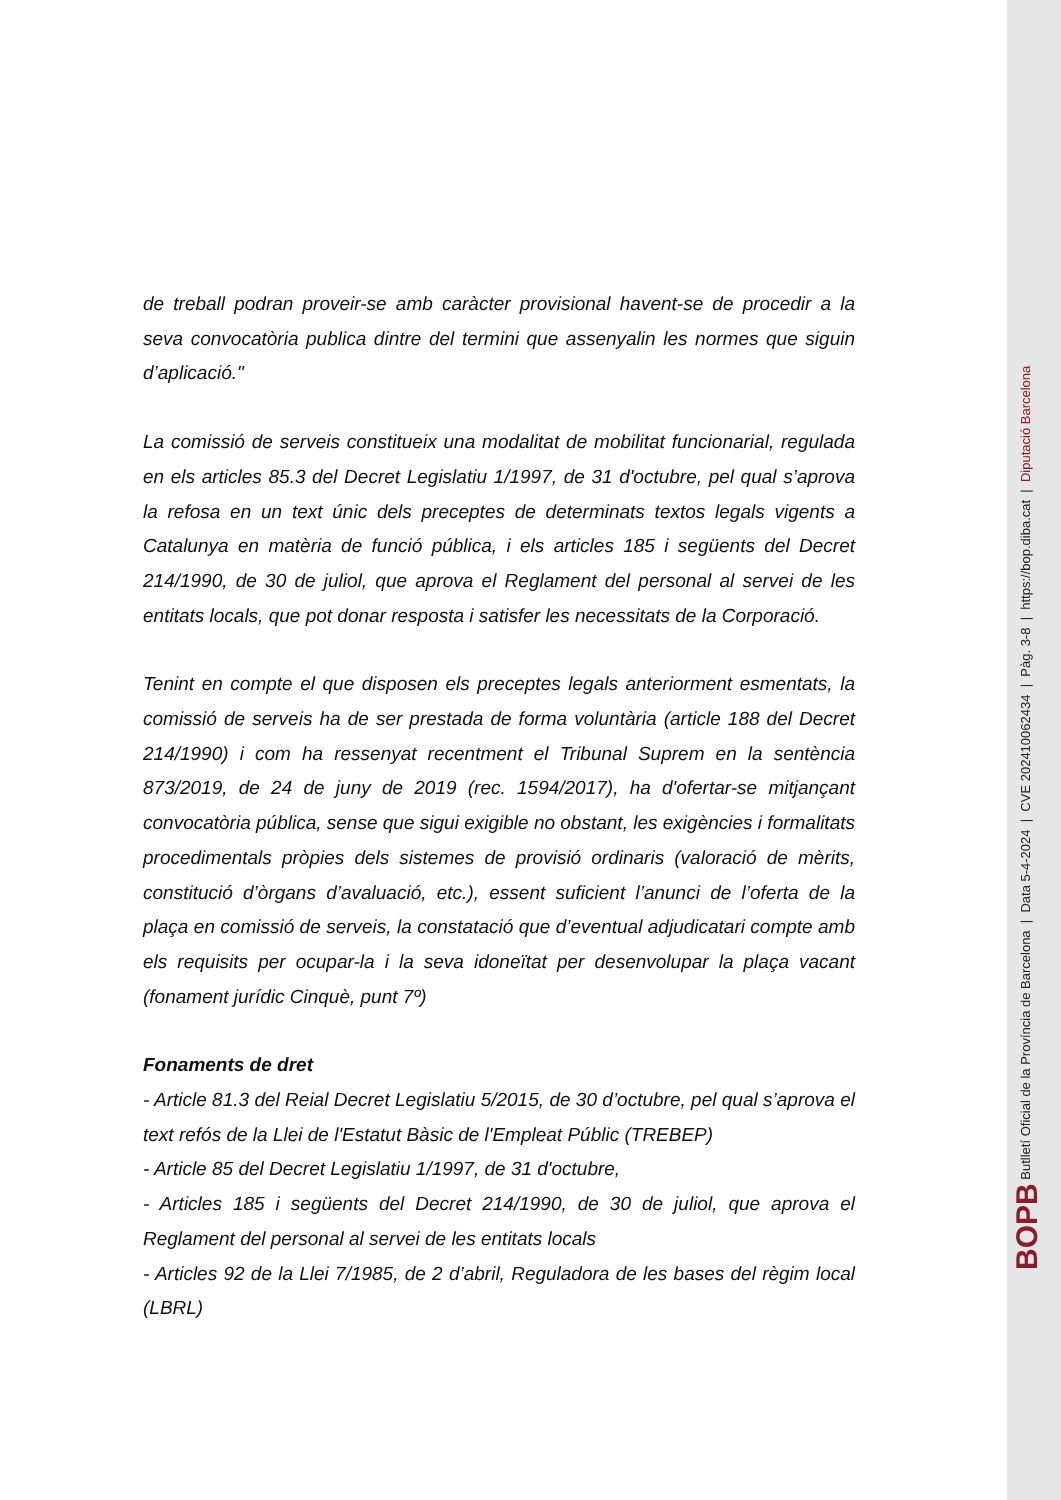de treball podran proveir-se amb caràcter provisional havent-se de procedir a la seva convocatòria publica dintre del termini que assenyalin les normes que siguin d’aplicació."
La comissió de serveis constitueix una modalitat de mobilitat funcionarial, regulada en els articles 85.3 del Decret Legislatiu 1/1997, de 31 d'octubre, pel qual s’aprova la refosa en un text únic dels preceptes de determinats textos legals vigents a Catalunya en matèria de funció pública, i els articles 185 i següents del Decret 214/1990, de 30 de juliol, que aprova el Reglament del personal al servei de les entitats locals, que pot donar resposta i satisfer les necessitats de la Corporació.
Tenint en compte el que disposen els preceptes legals anteriorment esmentats, la comissió de serveis ha de ser prestada de forma voluntària (article 188 del Decret 214/1990) i com ha ressenyat recentment el Tribunal Suprem en la sentència 873/2019, de 24 de juny de 2019 (rec. 1594/2017), ha d'ofertar-se mitjançant convocatòria pública, sense que sigui exigible no obstant, les exigències i formalitats procedimentals pròpies dels sistemes de provisió ordinaris (valoració de mèrits, constitució d’òrgans d’avaluació, etc.), essent suficient l’anunci de l’oferta de la plaça en comissió de serveis, la constatació que d’eventual adjudicatari compte amb els requisits per ocupar-la i la seva idoneïtat per desenvolupar la plaça vacant (fonament jurídic Cinquè, punt 7º)
Fonaments de dret
- Article 81.3 del Reial Decret Legislatiu 5/2015, de 30 d’octubre, pel qual s’aprova el text refós de la Llei de l'Estatut Bàsic de l'Empleat Públic (TREBEP)
- Article 85 del Decret Legislatiu 1/1997, de 31 d'octubre,
- Articles 185 i següents del Decret 214/1990, de 30 de juliol, que aprova el Reglament del personal al servei de les entitats locals
- Articles 92 de la Llei 7/1985, de 2 d’abril, Reguladora de les bases del règim local (LBRL)
BOPB Butlletí Oficial de la Província de Barcelona | Data 5-4-2024 | CVE 202410062434 | Pàg. 3-8 | https://bop.diba.cat | Diputació Barcelona